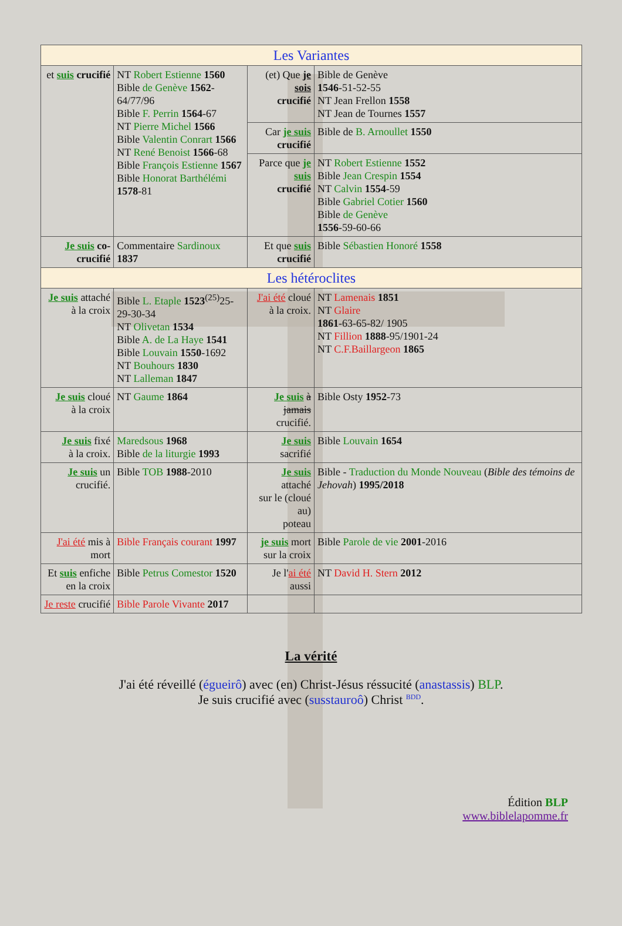| Les Variantes | | | |
| --- | --- | --- | --- |
| et suis crucifié | NT Robert Estienne 1560 Bible de Genève 1562 -64/77/96 Bible F. Perrin 1564 -67 NT Pierre Michel 1566 Bible Valentin Conrart 1566 NT René Benoist 1566 -68 Bible François Estienne 1567 Bible Honorat Barthélémi 1578 -81 | (et) Que je sois crucifié | Bible de Genève 1546 -51-52-55 NT Jean Frellon 1558 NT Jean de Tournes 1557 |
| | | Car je suis crucifié | Bible de B. Arnoullet 1550 |
| | | Parce que je suis crucifié | NT Robert Estienne 1552 Bible Jean Crespin 1554 NT Calvin 1554 -59 Bible Gabriel Cotier 1560 Bible de Genève 1556 -59-60-66 |
| Je suis co-crucifié | Commentaire Sardinoux 1837 | Et que suis crucifié | Bible Sébastien Honoré 1558 |
| Les hétéroclites | | | |
| Je suis attaché à la croix | Bible L. Etaple 1523<sup>(25)</sup>25-29-30-34 NT Olivetan 1534 Bible A. de La Haye 1541 Bible Louvain 1550 -1692 NT Bouhours 1830 NT Lalleman 1847 | J'ai été cloué à la croix. | NT Lamenais 1851 NT Glaire 1861 -63-65-82/ 1905 NT Fillion 1888 -95/1901-24 NT C.F.Baillargeon 1865 |
| Je suis cloué à la croix | NT Gaume 1864 | Je suis à jamais crucifié. | Bible Osty 1952 -73 |
| Je suis fixé à la croix. | Maredsous 1968 Bible de la liturgie 1993 | Je suis sacrifié | Bible Louvain 1654 |
| Je suis un crucifié. | Bible TOB 1988 -2010 | Je suis attaché sur le (cloué au) poteau | Bible - Traduction du Monde Nouveau ( Bible des témoins de Jehovah ) 1995/2018 |
| J'ai été mis à mort | Bible Français courant 1997 | je suis mort sur la croix | Bible Parole de vie 2001 -2016 |
| Et suis enfiche en la croix | Bible Petrus Comestor 1520 | Je l' ai été aussi | NT David H. Stern 2012 |
| Je reste crucifié | Bible Parole Vivante 2017 | | |
La vérité
J'ai été réveillé (égueirô) avec (en) Christ-Jésus réssucité (anastassis) BLP.
Je suis crucifié avec (susstauroô) Christ <sup>BDD</sup>.
Édition BLP
www.biblelapomme.fr